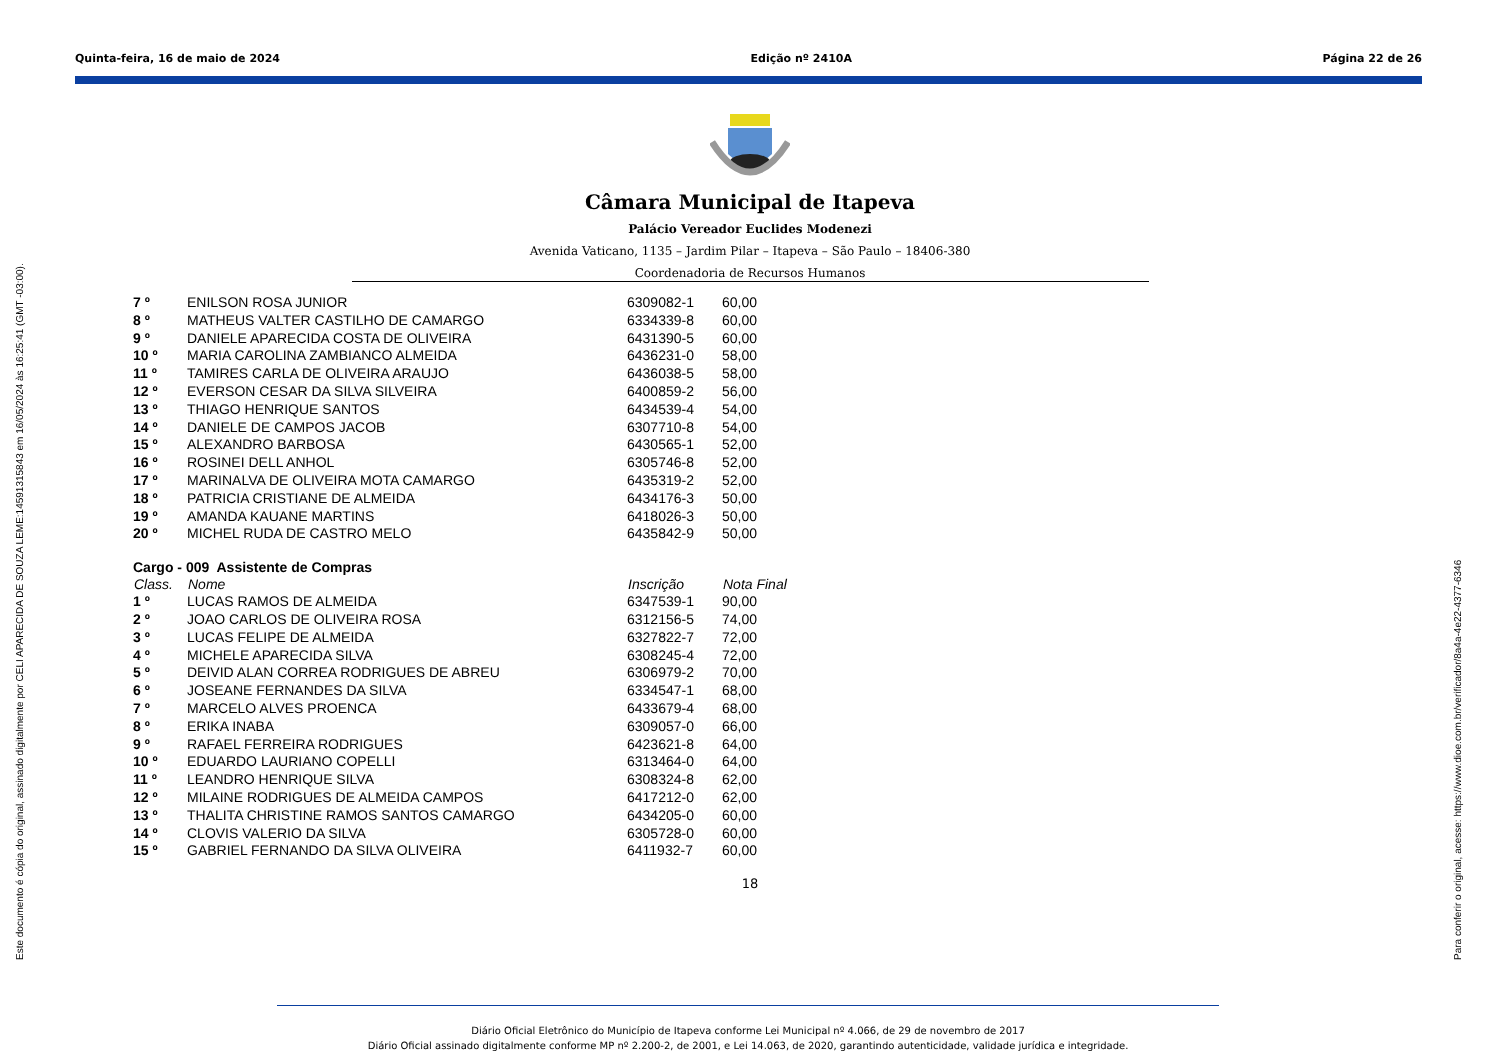Quinta-feira, 16 de maio de 2024 Edição nº 2410A Página 22 de 26
Este documento é cópia do original, assinado digitalmente por CELI APARECIDA DE SOUZA LEME:14591315843 em 16/05/2024 às 16:25:41 (GMT -03:00). Para conferir o original, acesse: https://www.dioe.com.br/verificador/8a4a-4e22-4377-6346
Câmara Municipal de Itapeva
Palácio Vereador Euclides Modenezi
Avenida Vaticano, 1135 – Jardim Pilar – Itapeva – São Paulo – 18406-380
Coordenadoria de Recursos Humanos
| 7 º | ENILSON ROSA JUNIOR | 6309082-1 | 60,00 |
| 8 º | MATHEUS VALTER CASTILHO DE CAMARGO | 6334339-8 | 60,00 |
| 9 º | DANIELE APARECIDA COSTA DE OLIVEIRA | 6431390-5 | 60,00 |
| 10 º | MARIA CAROLINA ZAMBIANCO ALMEIDA | 6436231-0 | 58,00 |
| 11 º | TAMIRES CARLA DE OLIVEIRA ARAUJO | 6436038-5 | 58,00 |
| 12 º | EVERSON CESAR DA SILVA SILVEIRA | 6400859-2 | 56,00 |
| 13 º | THIAGO HENRIQUE SANTOS | 6434539-4 | 54,00 |
| 14 º | DANIELE DE CAMPOS JACOB | 6307710-8 | 54,00 |
| 15 º | ALEXANDRO BARBOSA | 6430565-1 | 52,00 |
| 16 º | ROSINEI DELL ANHOL | 6305746-8 | 52,00 |
| 17 º | MARINALVA DE OLIVEIRA MOTA CAMARGO | 6435319-2 | 52,00 |
| 18 º | PATRICIA CRISTIANE DE ALMEIDA | 6434176-3 | 50,00 |
| 19 º | AMANDA KAUANE MARTINS | 6418026-3 | 50,00 |
| 20 º | MICHEL RUDA DE CASTRO MELO | 6435842-9 | 50,00 |
| Cargo - 009 Assistente de Compras | | | |
| --- | --- | --- | --- |
| Class. | Nome | Inscrição | Nota Final |
| 1 º | LUCAS RAMOS DE ALMEIDA | 6347539-1 | 90,00 |
| 2 º | JOAO CARLOS DE OLIVEIRA ROSA | 6312156-5 | 74,00 |
| 3 º | LUCAS FELIPE DE ALMEIDA | 6327822-7 | 72,00 |
| 4 º | MICHELE APARECIDA SILVA | 6308245-4 | 72,00 |
| 5 º | DEIVID ALAN CORREA RODRIGUES DE ABREU | 6306979-2 | 70,00 |
| 6 º | JOSEANE FERNANDES DA SILVA | 6334547-1 | 68,00 |
| 7 º | MARCELO ALVES PROENCA | 6433679-4 | 68,00 |
| 8 º | ERIKA INABA | 6309057-0 | 66,00 |
| 9 º | RAFAEL FERREIRA RODRIGUES | 6423621-8 | 64,00 |
| 10 º | EDUARDO LAURIANO COPELLI | 6313464-0 | 64,00 |
| 11 º | LEANDRO HENRIQUE SILVA | 6308324-8 | 62,00 |
| 12 º | MILAINE RODRIGUES DE ALMEIDA CAMPOS | 6417212-0 | 62,00 |
| 13 º | THALITA CHRISTINE RAMOS SANTOS CAMARGO | 6434205-0 | 60,00 |
| 14 º | CLOVIS VALERIO DA SILVA | 6305728-0 | 60,00 |
| 15 º | GABRIEL FERNANDO DA SILVA OLIVEIRA | 6411932-7 | 60,00 |
18
Diário Oficial Eletrônico do Município de Itapeva conforme Lei Municipal nº 4.066, de 29 de novembro de 2017
Diário Oficial assinado digitalmente conforme MP nº 2.200-2, de 2001, e Lei 14.063, de 2020, garantindo autenticidade, validade jurídica e integridade.